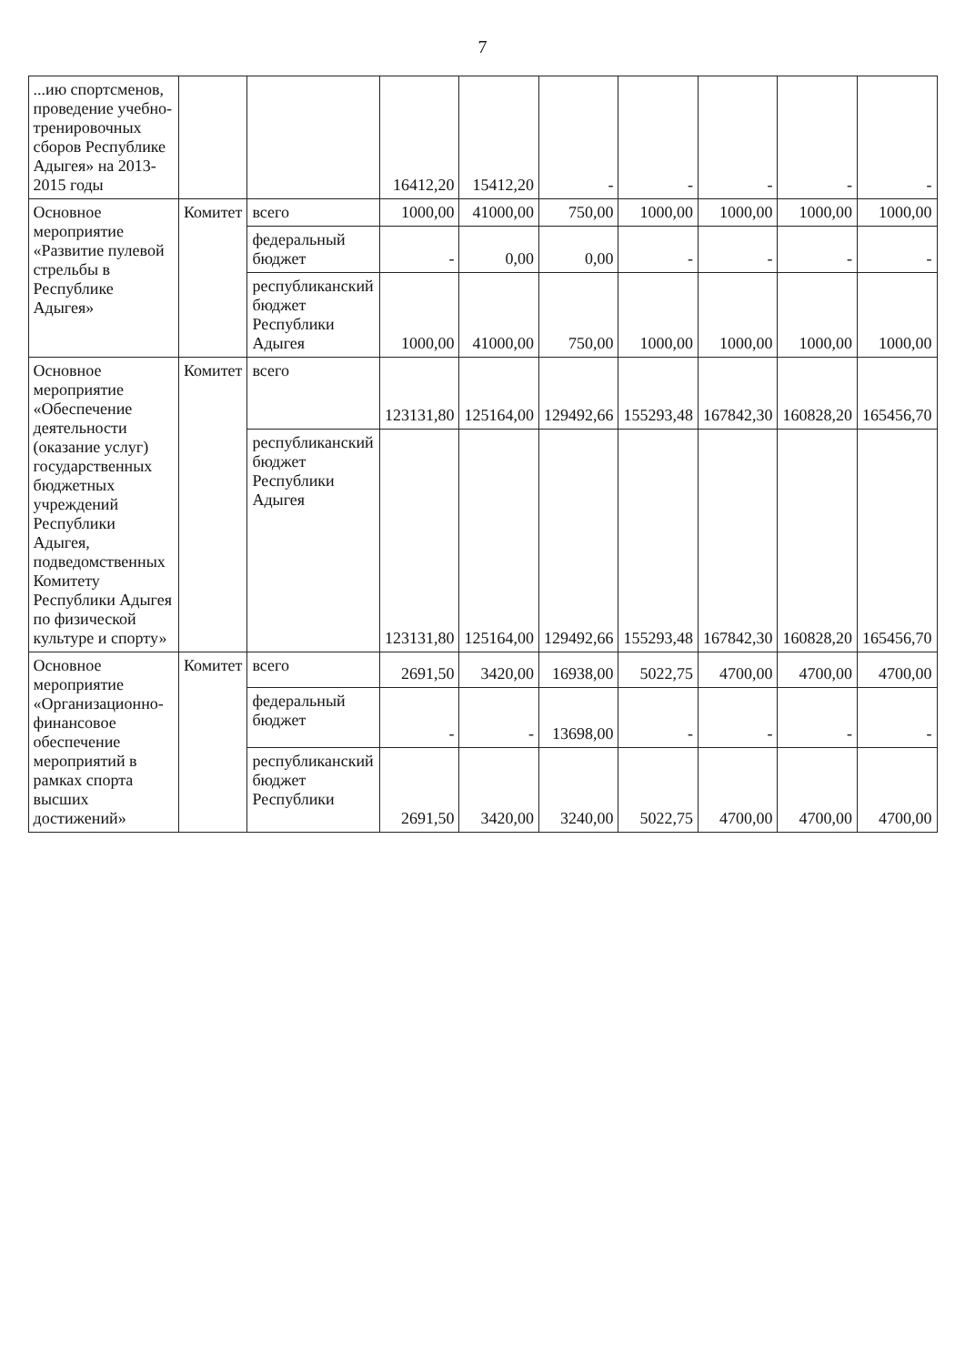7
| ...ию спортсменов, проведение учебно-тренировочных сборов Республике Адыгея» на 2013-2015 годы | | | 16412,20 | 15412,20 | - | - | - | - | - |
| Основное мероприятие «Развитие пулевой стрельбы в Республике Адыгея» | Комитет | всего | 1000,00 | 41000,00 | 750,00 | 1000,00 | 1000,00 | 1000,00 | 1000,00 |
| | | федеральный бюджет | - | 0,00 | 0,00 | - | - | - | - |
| | | республиканский бюджет Республики Адыгея | 1000,00 | 41000,00 | 750,00 | 1000,00 | 1000,00 | 1000,00 | 1000,00 |
| Основное мероприятие «Обеспечение деятельности (оказание услуг) государственных бюджетных учреждений Республики Адыгея, подведомственных Комитету Республики Адыгея по физической культуре и спорту» | Комитет | всего | 123131,80 | 125164,00 | 129492,66 | 155293,48 | 167842,30 | 160828,20 | 165456,70 |
| | | республиканский бюджет Республики Адыгея | 123131,80 | 125164,00 | 129492,66 | 155293,48 | 167842,30 | 160828,20 | 165456,70 |
| Основное мероприятие «Организационно-финансовое обеспечение мероприятий в рамках спорта высших достижений» | Комитет | всего | 2691,50 | 3420,00 | 16938,00 | 5022,75 | 4700,00 | 4700,00 | 4700,00 |
| | | федеральный бюджет | - | - | 13698,00 | - | - | - | - |
| | | республиканский бюджет Республики | 2691,50 | 3420,00 | 3240,00 | 5022,75 | 4700,00 | 4700,00 | 4700,00 |